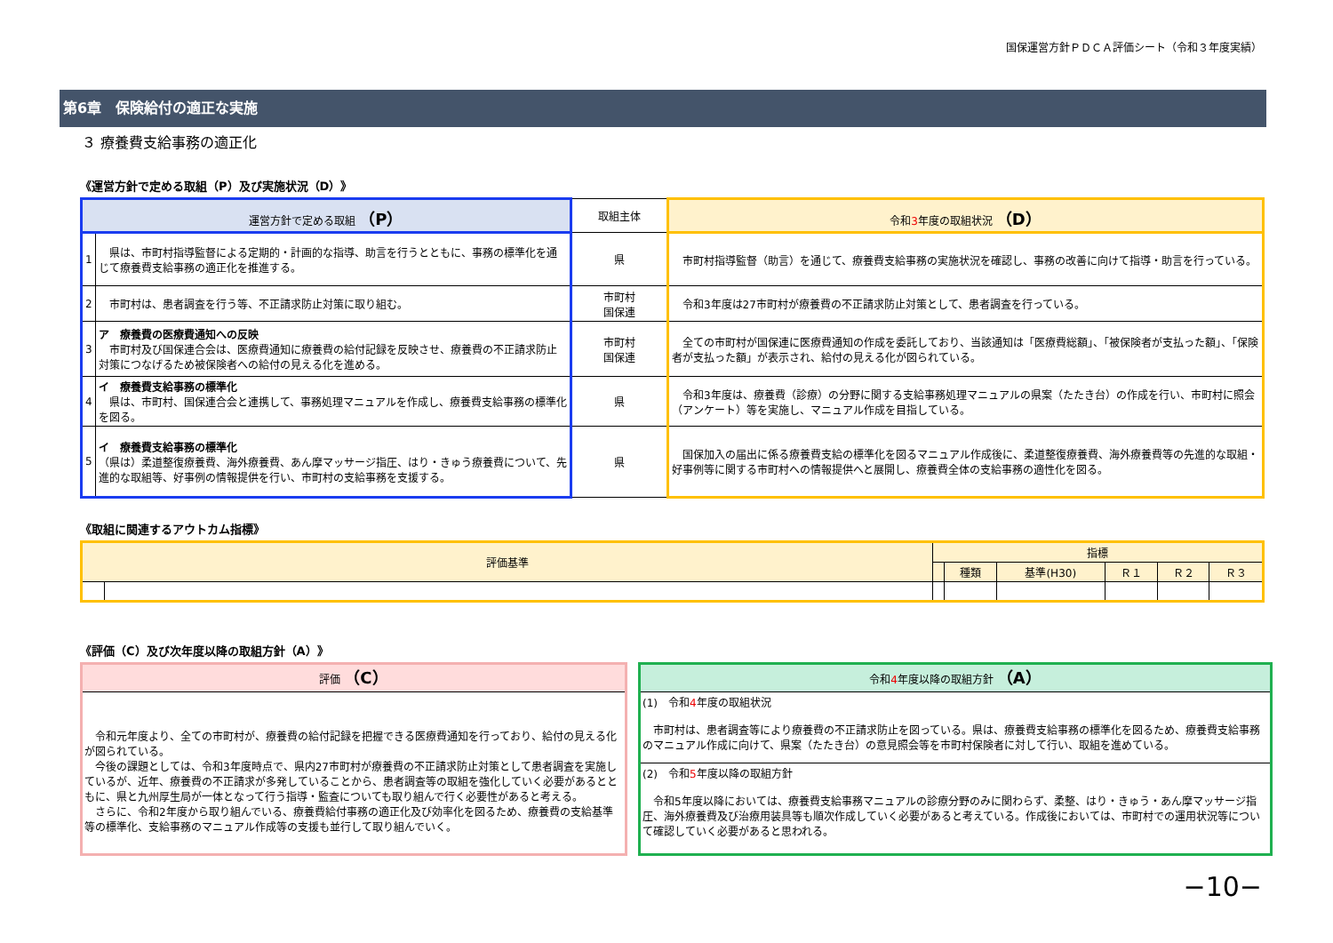国保運営方針ＰＤＣＡ評価シート（令和３年度実績）
第6章　保険給付の適正な実施
３ 療養費支給事務の適正化
《運営方針で定める取組（P）及び実施状況（D）》
| 運営方針で定める取組 （P） | | 取組主体 | 令和 3 年度の取組状況 （D） |
| --- | --- | --- | --- |
| 1 | 県は、市町村指導監督による定期的・計画的な指導、助言を行うとともに、事務の標準化を通じて療養費支給事務の適正化を推進する。 | 県 | 市町村指導監督（助言）を通じて、療養費支給事務の実施状況を確認し、事務の改善に向けて指導・助言を行っている。 |
| 2 | 市町村は、患者調査を行う等、不正請求防止対策に取り組む。 | 市町村 国保連 | 令和3年度は27市町村が療養費の不正請求防止対策として、患者調査を行っている。 |
| 3 | ア 療養費の医療費通知への反映 市町村及び国保連合会は、医療費通知に療養費の給付記録を反映させ、療養費の不正請求防止対策につなげるため被保険者への給付の見える化を進める。 | 市町村 国保連 | 全ての市町村が国保連に医療費通知の作成を委託しており、当該通知は「医療費総額」、「被保険者が支払った額」、「保険者が支払った額」が表示され、給付の見える化が図られている。 |
| 4 | イ 療養費支給事務の標準化 県は、市町村、国保連合会と連携して、事務処理マニュアルを作成し、療養費支給事務の標準化を図る。 | 県 | 令和3年度は、療養費（診療）の分野に関する支給事務処理マニュアルの県案（たたき台）の作成を行い、市町村に照会（アンケート）等を実施し、マニュアル作成を目指している。 |
| 5 | イ 療養費支給事務の標準化 （県は）柔道整復療養費、海外療養費、あん摩マッサージ指圧、はり・きゅう療養費について、先進的な取組等、好事例の情報提供を行い、市町村の支給事務を支援する。 | 県 | 国保加入の届出に係る療養費支給の標準化を図るマニュアル作成後に、柔道整復療養費、海外療養費等の先進的な取組・好事例等に関する市町村への情報提供へと展開し、療養費全体の支給事務の適性化を図る。 |
《取組に関連するアウトカム指標》
| 評価基準 | | 指標 | | | | | |
| --- | --- | --- | --- | --- | --- | --- | --- |
| | | | 種類 | 基準(H30) | Ｒ１ | Ｒ２ | Ｒ３ |
《評価（C）及び次年度以降の取組方針（A）》
評価 （C）
　令和元年度より、全ての市町村が、療養費の給付記録を把握できる医療費通知を行っており、給付の見える化が図られている。
　今後の課題としては、令和3年度時点で、県内27市町村が療養費の不正請求防止対策として患者調査を実施しているが、近年、療養費の不正請求が多発していることから、患者調査等の取組を強化していく必要があるとともに、県と九州厚生局が一体となって行う指導・監査についても取り組んで行く必要性があると考える。
　さらに、令和2年度から取り組んでいる、療養費給付事務の適正化及び効率化を図るため、療養費の支給基準等の標準化、支給事務のマニュアル作成等の支援も並行して取り組んでいく。
令和4年度以降の取組方針 （A）
(1)　令和4年度の取組状況
　市町村は、患者調査等により療養費の不正請求防止を図っている。県は、療養費支給事務の標準化を図るため、療養費支給事務のマニュアル作成に向けて、県案（たたき台）の意見照会等を市町村保険者に対して行い、取組を進めている。
(2)　令和5年度以降の取組方針
　令和5年度以降においては、療養費支給事務マニュアルの診療分野のみに関わらず、柔整、はり・きゅう・あん摩マッサージ指圧、海外療養費及び治療用装具等も順次作成していく必要があると考えている。作成後においては、市町村での運用状況等について確認していく必要があると思われる。
−10−